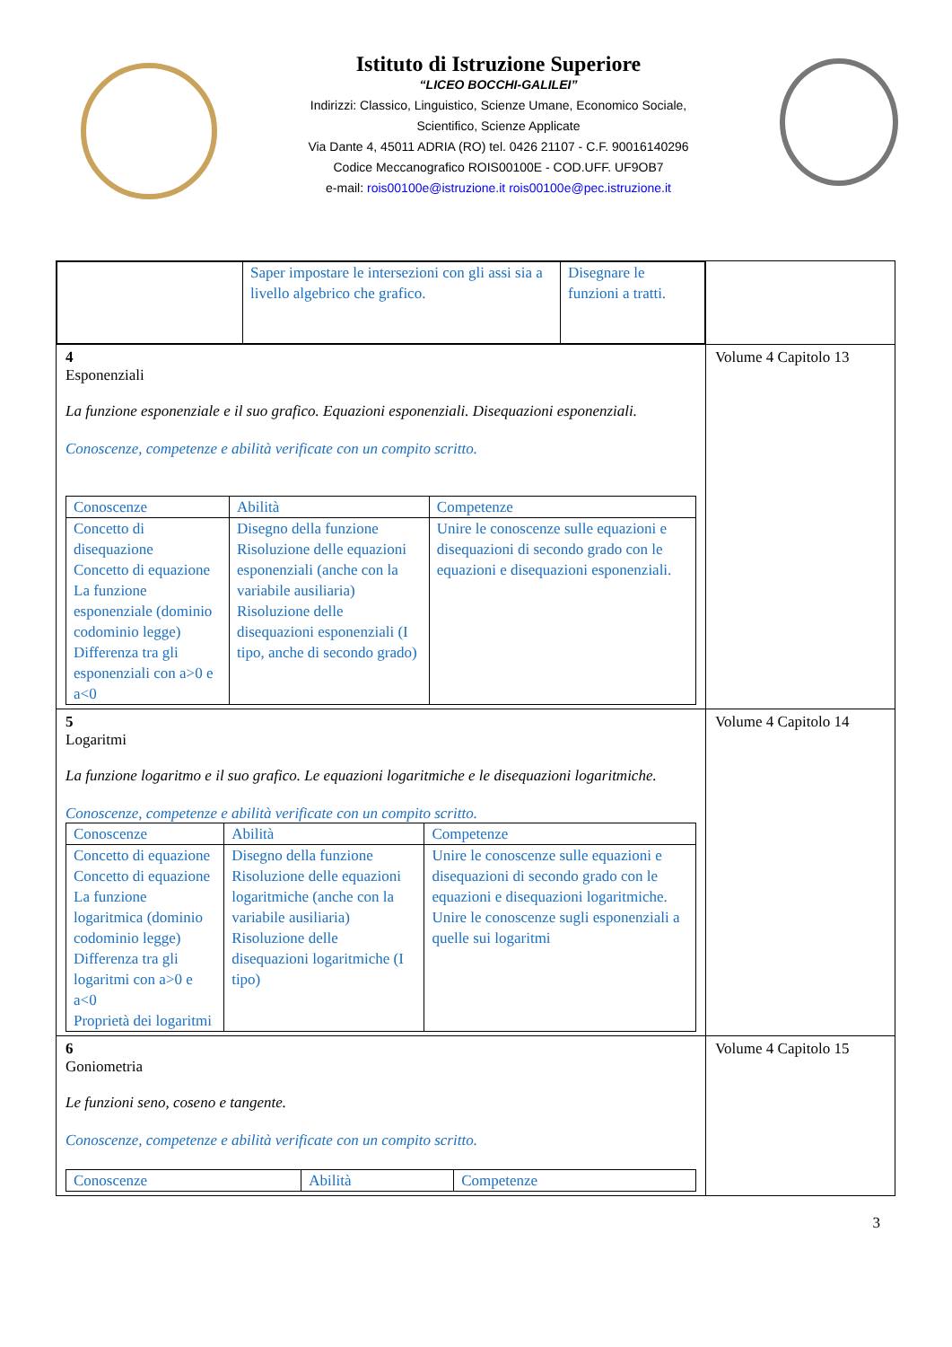Istituto di Istruzione Superiore
“LICEO BOCCHI-GALILEI”
Indirizzi: Classico, Linguistico, Scienze Umane, Economico Sociale,
Scientifico, Scienze Applicate
Via Dante 4, 45011 ADRIA (RO) tel. 0426 21107 - C.F. 90016140296
Codice Meccanografico ROIS00100E - COD.UFF. UF9OB7
e-mail: rois00100e@istruzione.it rois00100e@pec.istruzione.it
| / / Saper impostare le intersezioni con gli assi sia a livello algebrico che grafico. / Disegnare le funzioni a tratti. / | |
| 4 Esponenziali La funzione esponenziale e il suo grafico. Equazioni esponenziali. Disequazioni esponenziali. Conoscenze, competenze e abilità verificate con un compito scritto. / Conoscenze / Abilità / Competenze / / Concetto di disequazione Concetto di equazione La funzione esponenziale (dominio codominio legge) Differenza tra gli esponenziali con a>0 e a<0 / Disegno della funzione Risoluzione delle equazioni esponenziali (anche con la variabile ausiliaria) Risoluzione delle disequazioni esponenziali (I tipo, anche di secondo grado) / Unire le conoscenze sulle equazioni e disequazioni di secondo grado con le equazioni e disequazioni esponenziali. / | Volume 4 Capitolo 13 |
| 5 Logaritmi La funzione logaritmo e il suo grafico. Le equazioni logaritmiche e le disequazioni logaritmiche. Conoscenze, competenze e abilità verificate con un compito scritto. / Conoscenze / Abilità / Competenze / / Concetto di equazione Concetto di equazione La funzione logaritmica (dominio codominio legge) Differenza tra gli logaritmi con a>0 e a<0 Proprietà dei logaritmi / Disegno della funzione Risoluzione delle equazioni logaritmiche (anche con la variabile ausiliaria) Risoluzione delle disequazioni logaritmiche (I tipo) / Unire le conoscenze sulle equazioni e disequazioni di secondo grado con le equazioni e disequazioni logaritmiche. Unire le conoscenze sugli esponenziali a quelle sui logaritmi / | Volume 4 Capitolo 14 |
| 6 Goniometria Le funzioni seno, coseno e tangente. Conoscenze, competenze e abilità verificate con un compito scritto. / Conoscenze / Abilità / Competenze / | Volume 4 Capitolo 15 |
3